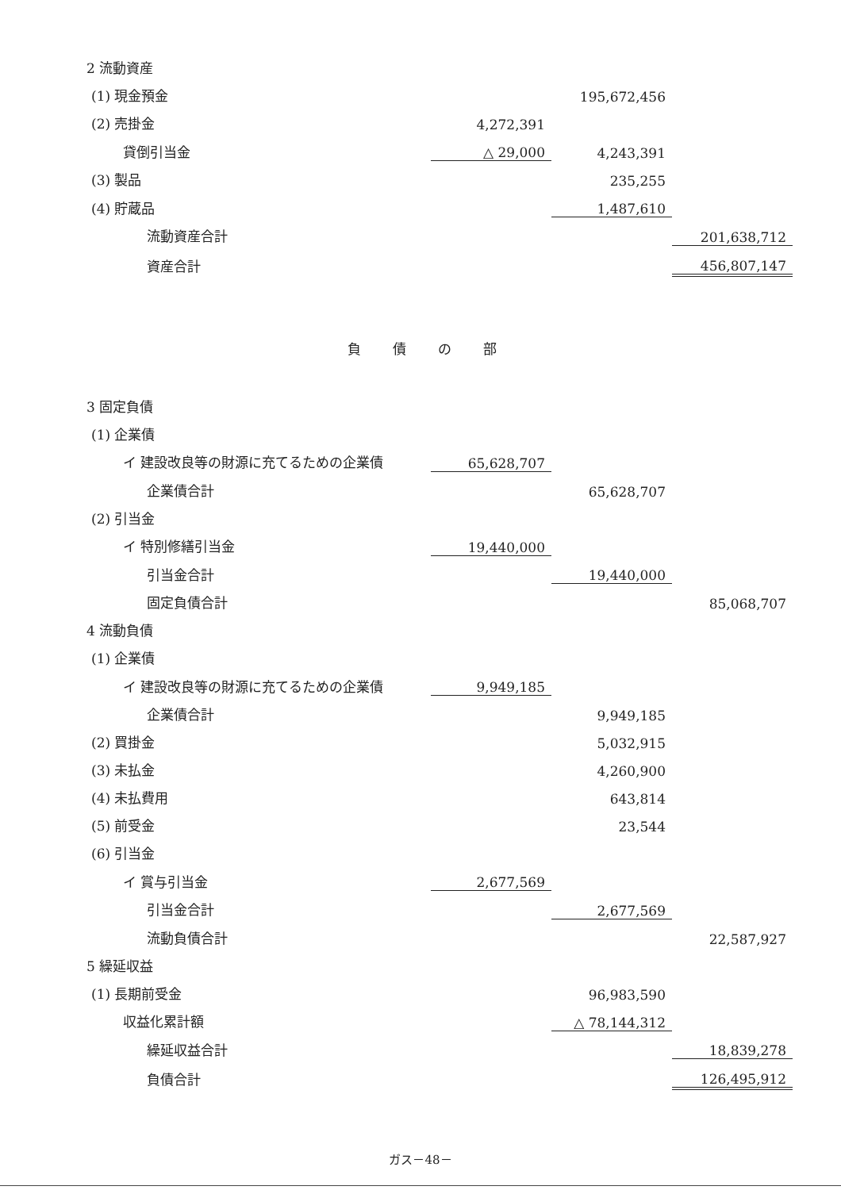| 2 流動資産 | | | |
| (1) 現金預金 | | 195,672,456 | |
| (2) 売掛金 | 4,272,391 | | |
| 貸倒引当金 | △ 29,000 | 4,243,391 | |
| (3) 製品 | | 235,255 | |
| (4) 貯蔵品 | | 1,487,610 | |
| 流動資産合計 | | | 201,638,712 |
| 資産合計 | | | 456,807,147 |
| 負債の部 | | | |
| 3 固定負債 | | | |
| (1) 企業債 | | | |
| イ 建設改良等の財源に充てるための企業債 | 65,628,707 | | |
| 企業債合計 | | 65,628,707 | |
| (2) 引当金 | | | |
| イ 特別修繕引当金 | 19,440,000 | | |
| 引当金合計 | | 19,440,000 | |
| 固定負債合計 | | | 85,068,707 |
| 4 流動負債 | | | |
| (1) 企業債 | | | |
| イ 建設改良等の財源に充てるための企業債 | 9,949,185 | | |
| 企業債合計 | | 9,949,185 | |
| (2) 買掛金 | | 5,032,915 | |
| (3) 未払金 | | 4,260,900 | |
| (4) 未払費用 | | 643,814 | |
| (5) 前受金 | | 23,544 | |
| (6) 引当金 | | | |
| イ 賞与引当金 | 2,677,569 | | |
| 引当金合計 | | 2,677,569 | |
| 流動負債合計 | | | 22,587,927 |
| 5 繰延収益 | | | |
| (1) 長期前受金 | | 96,983,590 | |
| 収益化累計額 | | △ 78,144,312 | |
| 繰延収益合計 | | | 18,839,278 |
| 負債合計 | | | 126,495,912 |
ガス－48－